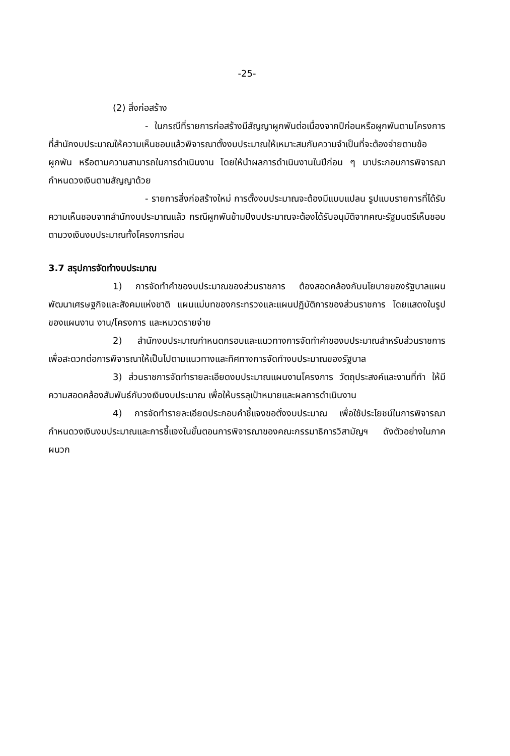-25-
(2) สิ่งก่อสร้าง
- ในกรณีที่รายการก่อสร้างมีสัญญาผูกพันต่อเนื่องจากปีก่อนหรือผูกพันตามโครงการที่สำนักงบประมาณให้ความเห็นชอบแล้วพิจารณาตั้งงบประมาณให้เหมาะสมกับความจำเป็นที่จะต้องจ่ายตามข้อผูกพัน หรือตามความสามารถในการดำเนินงาน โดยให้นำผลการดำเนินงานในปีก่อน ๆ มาประกอบการพิจารณากำหนดวงเงินตามสัญญาด้วย
- รายการสิ่งก่อสร้างใหม่ การตั้งงบประมาณจะต้องมีแบบแปลน รูปแบบรายการที่ได้รับความเห็นชอบจากสำนักงบประมาณแล้ว กรณีผูกพันข้ามปีงบประมาณจะต้องได้รับอนุมัติจากคณะรัฐมนตรีเห็นชอบตามวงเงินงบประมาณทั้งโครงการก่อน
3.7 สรุปการจัดทำงบประมาณ
1) การจัดทำคำของบประมาณของส่วนราชการ ต้องสอดคล้องกับนโยบายของรัฐบาลแผนพัฒนาเศรษฐกิจและสังคมแห่งชาติ แผนแม่บทของกระทรวงและแผนปฏิบัติการของส่วนราชการ โดยแสดงในรูปของแผนงาน งาน/โครงการ และหมวดรายจ่าย
2) สำนักงบประมาณกำหนดกรอบและแนวทางการจัดทำคำของบประมาณสำหรับส่วนราชการเพื่อสะดวกต่อการพิจารณาให้เป็นไปตามแนวทางและทิศทางการจัดทำงบประมาณของรัฐบาล
3) ส่วนราชการจัดทำรายละเอียดงบประมาณแผนงานโครงการ วัตถุประสงค์และงานที่ทำ ให้มีความสอดคล้องสัมพันธ์กับวงเงินงบประมาณ เพื่อให้บรรลุเป้าหมายและผลการดำเนินงาน
4) การจัดทำรายละเอียดประกอบคำชี้แจงขอตั้งงบประมาณ เพื่อใช้ประโยชน์ในการพิจารณากำหนดวงเงินงบประมาณและการชี้แจงในขั้นตอนการพิจารณาของคณะกรรมาธิการวิสามัญฯ ดังตัวอย่างในภาคผนวก